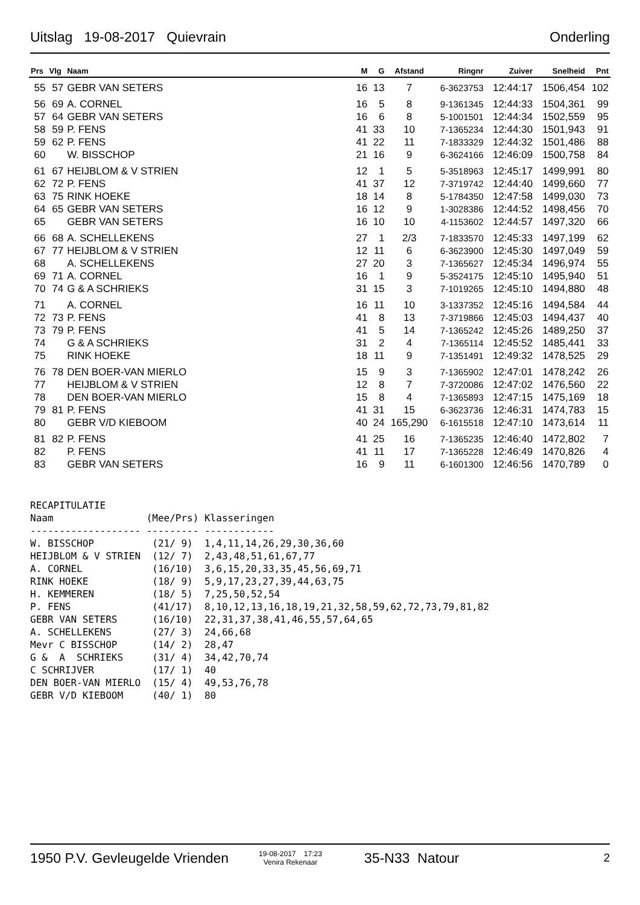Uitslag 19-08-2017 Quievrain Onderling
| Prs | Vlg | Naam | M | G | Afstand | Ringnr | Zuiver | Snelheid | Pnt |
| --- | --- | --- | --- | --- | --- | --- | --- | --- | --- |
| 55 | 57 | GEBR VAN SETERS | 16 | 13 | 7 | 6-3623753 | 12:44:17 | 1506,454 | 102 |
| 56 | 69 | A. CORNEL | 16 | 5 | 8 | 9-1361345 | 12:44:33 | 1504,361 | 99 |
| 57 | 64 | GEBR VAN SETERS | 16 | 6 | 8 | 5-1001501 | 12:44:34 | 1502,559 | 95 |
| 58 | 59 | P. FENS | 41 | 33 | 10 | 7-1365234 | 12:44:30 | 1501,943 | 91 |
| 59 | 62 | P. FENS | 41 | 22 | 11 | 7-1833329 | 12:44:32 | 1501,486 | 88 |
| 60 | | W. BISSCHOP | 21 | 16 | 9 | 6-3624166 | 12:46:09 | 1500,758 | 84 |
| 61 | 67 | HEIJBLOM & V STRIEN | 12 | 1 | 5 | 5-3518963 | 12:45:17 | 1499,991 | 80 |
| 62 | 72 | P. FENS | 41 | 37 | 12 | 7-3719742 | 12:44:40 | 1499,660 | 77 |
| 63 | 75 | RINK HOEKE | 18 | 14 | 8 | 5-1784350 | 12:47:58 | 1499,030 | 73 |
| 64 | 65 | GEBR VAN SETERS | 16 | 12 | 9 | 1-3028386 | 12:44:52 | 1498,456 | 70 |
| 65 | | GEBR VAN SETERS | 16 | 10 | 10 | 4-1153602 | 12:44:57 | 1497,320 | 66 |
| 66 | 68 | A. SCHELLEKENS | 27 | 1 | 2/3 | 7-1833570 | 12:45:33 | 1497,199 | 62 |
| 67 | 77 | HEIJBLOM & V STRIEN | 12 | 11 | 6 | 6-3623900 | 12:45:30 | 1497,049 | 59 |
| 68 | | A. SCHELLEKENS | 27 | 20 | 3 | 7-1365627 | 12:45:34 | 1496,974 | 55 |
| 69 | 71 | A. CORNEL | 16 | 1 | 9 | 5-3524175 | 12:45:10 | 1495,940 | 51 |
| 70 | 74 | G & A SCHRIEKS | 31 | 15 | 3 | 7-1019265 | 12:45:10 | 1494,880 | 48 |
| 71 | | A. CORNEL | 16 | 11 | 10 | 3-1337352 | 12:45:16 | 1494,584 | 44 |
| 72 | 73 | P. FENS | 41 | 8 | 13 | 7-3719866 | 12:45:03 | 1494,437 | 40 |
| 73 | 79 | P. FENS | 41 | 5 | 14 | 7-1365242 | 12:45:26 | 1489,250 | 37 |
| 74 | | G & A SCHRIEKS | 31 | 2 | 4 | 7-1365114 | 12:45:52 | 1485,441 | 33 |
| 75 | | RINK HOEKE | 18 | 11 | 9 | 7-1351491 | 12:49:32 | 1478,525 | 29 |
| 76 | 78 | DEN BOER-VAN MIERLO | 15 | 9 | 3 | 7-1365902 | 12:47:01 | 1478,242 | 26 |
| 77 | | HEIJBLOM & V STRIEN | 12 | 8 | 7 | 7-3720086 | 12:47:02 | 1476,560 | 22 |
| 78 | | DEN BOER-VAN MIERLO | 15 | 8 | 4 | 7-1365893 | 12:47:15 | 1475,169 | 18 |
| 79 | 81 | P. FENS | 41 | 31 | 15 | 6-3623736 | 12:46:31 | 1474,783 | 15 |
| 80 | | GEBR V/D KIEBOOM | 40 | 24 | 165,290 | 6-1615518 | 12:47:10 | 1473,614 | 11 |
| 81 | 82 | P. FENS | 41 | 25 | 16 | 7-1365235 | 12:46:40 | 1472,802 | 7 |
| 82 | | P. FENS | 41 | 11 | 17 | 7-1365228 | 12:46:49 | 1470,826 | 4 |
| 83 | | GEBR VAN SETERS | 16 | 9 | 11 | 6-1601300 | 12:46:56 | 1470,789 | 0 |
RECAPITULATIE
Naam                (Mee/Prs) Klasseringen
------------------- --------- ------------
W. BISSCHOP          (21/ 9)  1,4,11,14,26,29,30,36,60
HEIJBLOM & V STRIEN  (12/ 7)  2,43,48,51,61,67,77
A. CORNEL            (16/10)  3,6,15,20,33,35,45,56,69,71
RINK HOEKE           (18/ 9)  5,9,17,23,27,39,44,63,75
H. KEMMEREN          (18/ 5)  7,25,50,52,54
P. FENS              (41/17)  8,10,12,13,16,18,19,21,32,58,59,62,72,73,79,81,82
GEBR VAN SETERS      (16/10)  22,31,37,38,41,46,55,57,64,65
A. SCHELLEKENS       (27/ 3)  24,66,68
Mevr C BISSCHOP      (14/ 2)  28,47
G &  A  SCHRIEKS     (31/ 4)  34,42,70,74
C SCHRIJVER          (17/ 1)  40
DEN BOER-VAN MIERLO  (15/ 4)  49,53,76,78
GEBR V/D KIEBOOM     (40/ 1)  80
1950 P.V. Gevleugelde Vrienden
19-08-2017 17:23
Venira Rekenaar
35-N33 Natour 2